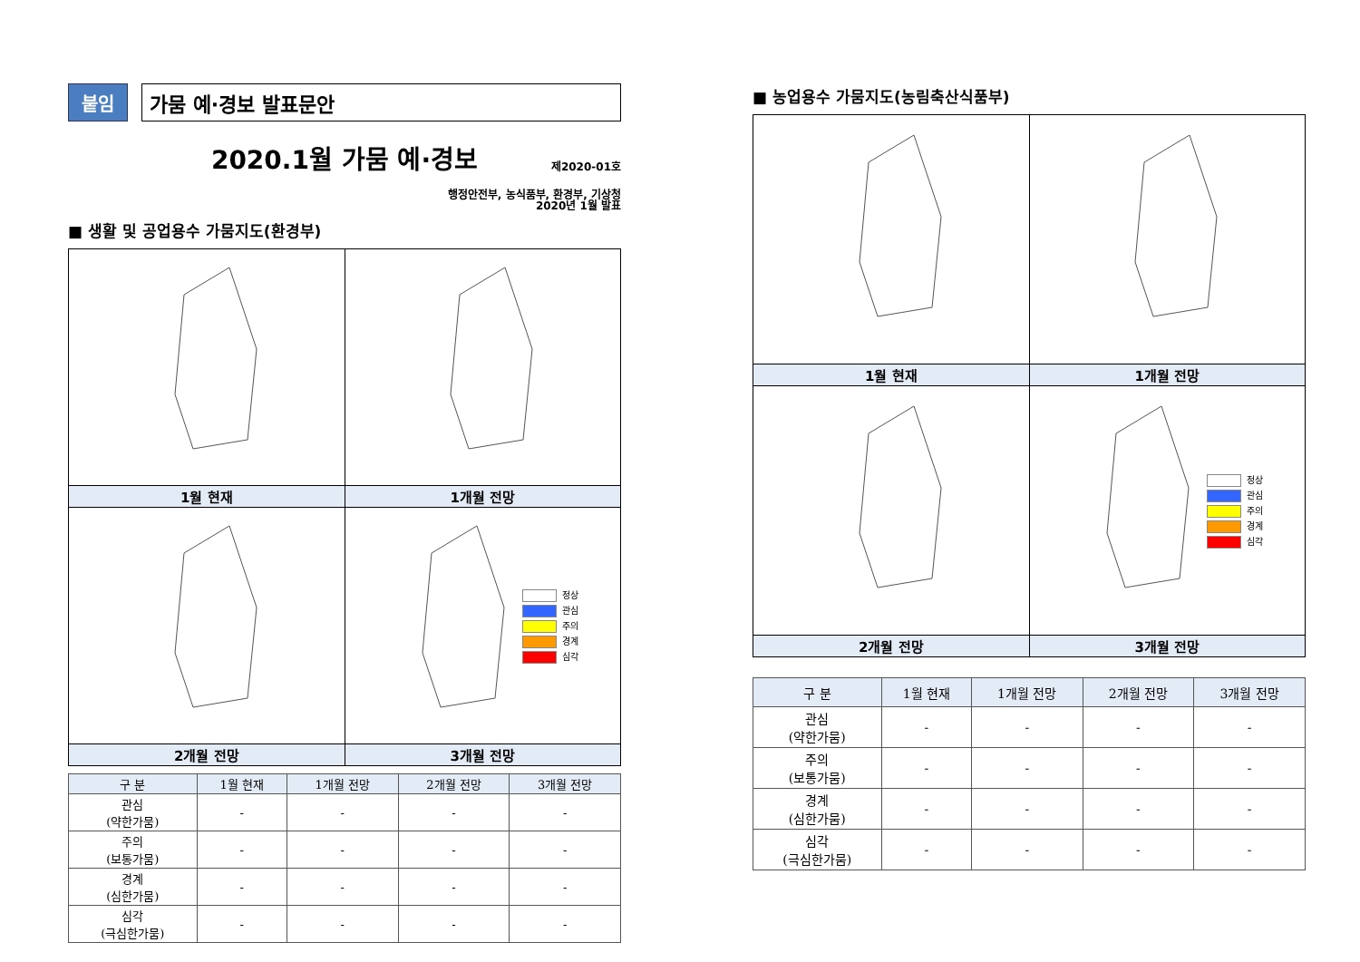붙임 가뭄 예·경보 발표문안
2020.1월 가뭄 예·경보
제2020-01호
행정안전부, 농식품부, 환경부, 기상청
2020년 1월 발표
■ 생활 및 공업용수 가뭄지도(환경부)
| 1월 현재 | 1개월 전망 |
| | 정상 관심 주의 경계 심각 |
| 2개월 전망 | 3개월 전망 |
| 구 분 | 1월 현재 | 1개월 전망 | 2개월 전망 | 3개월 전망 |
| --- | --- | --- | --- | --- |
| 관심 (약한가뭄) | - | - | - | - |
| 주의 (보통가뭄) | - | - | - | - |
| 경계 (심한가뭄) | - | - | - | - |
| 심각 (극심한가뭄) | - | - | - | - |
■ 농업용수 가뭄지도(농림축산식품부)
| 1월 현재 | 1개월 전망 |
| | 정상 관심 주의 경계 심각 |
| 2개월 전망 | 3개월 전망 |
| 구 분 | 1월 현재 | 1개월 전망 | 2개월 전망 | 3개월 전망 |
| --- | --- | --- | --- | --- |
| 관심 (약한가뭄) | - | - | - | - |
| 주의 (보통가뭄) | - | - | - | - |
| 경계 (심한가뭄) | - | - | - | - |
| 심각 (극심한가뭄) | - | - | - | - |